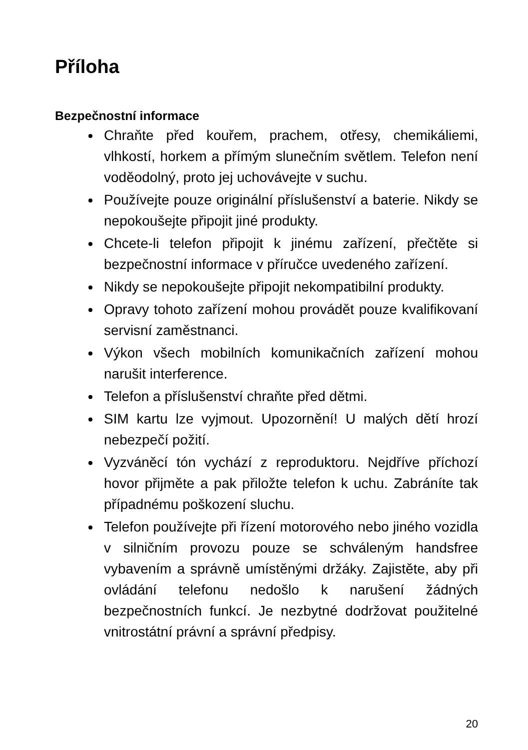Příloha
Bezpečnostní informace
Chraňte před kouřem, prachem, otřesy, chemikáliemi, vlhkostí, horkem a přímým slunečním světlem. Telefon není voděodolný, proto jej uchovávejte v suchu.
Používejte pouze originální příslušenství a baterie. Nikdy se nepokoušejte připojit jiné produkty.
Chcete-li telefon připojit k jinému zařízení, přečtěte si bezpečnostní informace v příručce uvedeného zařízení.
Nikdy se nepokoušejte připojit nekompatibilní produkty.
Opravy tohoto zařízení mohou provádět pouze kvalifikovaní servisní zaměstnanci.
Výkon všech mobilních komunikačních zařízení mohou narušit interference.
Telefon a příslušenství chraňte před dětmi.
SIM kartu lze vyjmout. Upozornění! U malých dětí hrozí nebezpečí požití.
Vyzváněcí tón vychází z reproduktoru. Nejdříve příchozí hovor přijměte a pak přiložte telefon k uchu. Zabráníte tak případnému poškození sluchu.
Telefon používejte při řízení motorového nebo jiného vozidla v silničním provozu pouze se schváleným handsfree vybavením a správně umístěnými držáky. Zajistěte, aby při ovládání telefonu nedošlo k narušení žádných bezpečnostních funkcí. Je nezbytné dodržovat použitelné vnitrostátní právní a správní předpisy.
20